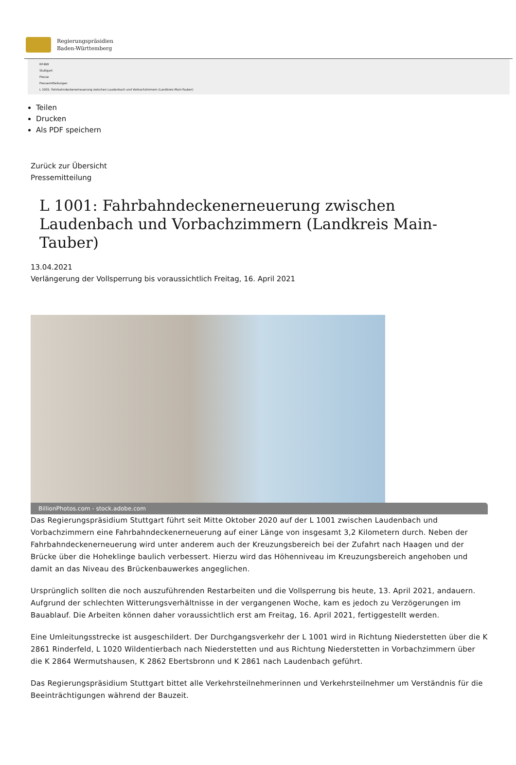Regierungspräsidien
Baden-Württemberg
RP-BW
Stuttgart
Presse
Pressemitteilungen
L 1001: Fahrbahndeckenerneuerung zwischen Laudenbach und Vorbachzimmern (Landkreis Main-Tauber)
Teilen
Drucken
Als PDF speichern
Zurück zur Übersicht
Pressemitteilung
L 1001: Fahrbahndeckenerneuerung zwischen Laudenbach und Vorbachzimmern (Landkreis Main-Tauber)
13.04.2021
Verlängerung der Vollsperrung bis voraussichtlich Freitag, 16. April 2021
BillionPhotos.com - stock.adobe.com
Das Regierungspräsidium Stuttgart führt seit Mitte Oktober 2020 auf der L 1001 zwischen Laudenbach und Vorbachzimmern eine Fahrbahndeckenerneuerung auf einer Länge von insgesamt 3,2 Kilometern durch. Neben der Fahrbahndeckenerneuerung wird unter anderem auch der Kreuzungsbereich bei der Zufahrt nach Haagen und der Brücke über die Hoheklinge baulich verbessert. Hierzu wird das Höhenniveau im Kreuzungsbereich angehoben und damit an das Niveau des Brückenbauwerkes angeglichen.
Ursprünglich sollten die noch auszuführenden Restarbeiten und die Vollsperrung bis heute, 13. April 2021, andauern. Aufgrund der schlechten Witterungsverhältnisse in der vergangenen Woche, kam es jedoch zu Verzögerungen im Bauablauf. Die Arbeiten können daher voraussichtlich erst am Freitag, 16. April 2021, fertiggestellt werden.
Eine Umleitungsstrecke ist ausgeschildert. Der Durchgangsverkehr der L 1001 wird in Richtung Niederstetten über die K 2861 Rinderfeld, L 1020 Wildentierbach nach Niederstetten und aus Richtung Niederstetten in Vorbachzimmern über die K 2864 Wermutshausen, K 2862 Ebertsbronn und K 2861 nach Laudenbach geführt.
Das Regierungspräsidium Stuttgart bittet alle Verkehrsteilnehmerinnen und Verkehrsteilnehmer um Verständnis für die Beeinträchtigungen während der Bauzeit.